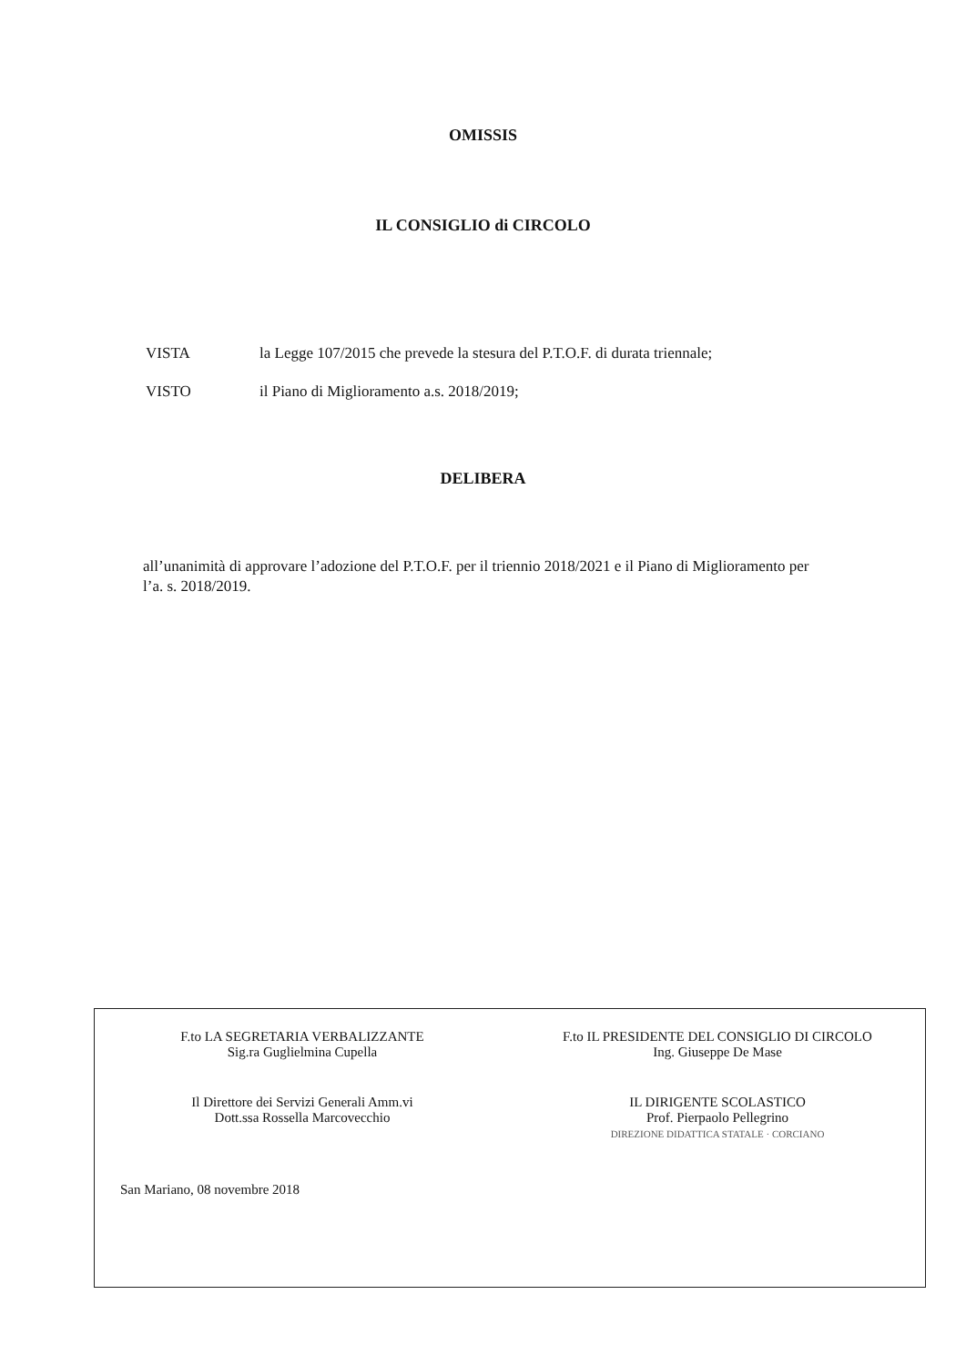OMISSIS
IL CONSIGLIO di CIRCOLO
VISTA la Legge 107/2015 che prevede la stesura del P.T.O.F. di durata triennale;
VISTO il Piano di Miglioramento a.s. 2018/2019;
DELIBERA
all’unanimità di approvare l’adozione del P.T.O.F. per il triennio 2018/2021 e il Piano di Miglioramento per l’a. s. 2018/2019.
F.to LA SEGRETARIA VERBALIZZANTE
Sig.ra Guglielmina Cupella
F.to IL PRESIDENTE DEL CONSIGLIO DI CIRCOLO
Ing. Giuseppe De Mase
Il Direttore dei Servizi Generali Amm.vi
Dott.ssa Rossella Marcovecchio
IL DIRIGENTE SCOLASTICO
Prof. Pierpaolo Pellegrino
DIREZIONE DIDATTICA STATALE · CORCIANO
San Mariano, 08 novembre 2018